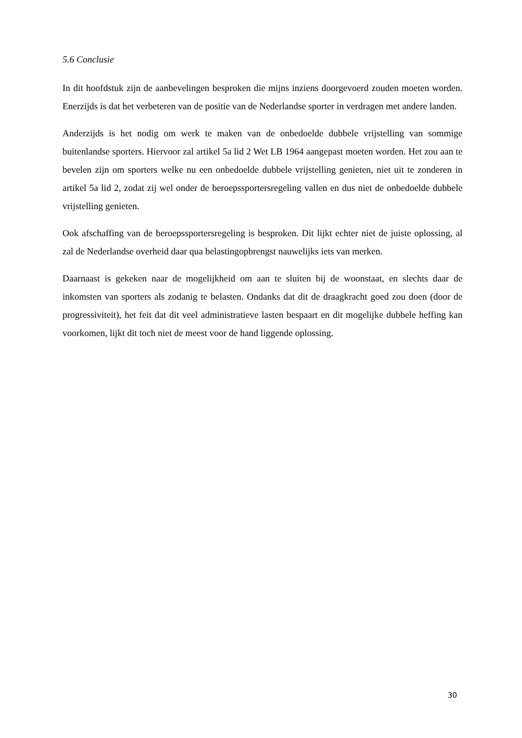5.6 Conclusie
In dit hoofdstuk zijn de aanbevelingen besproken die mijns inziens doorgevoerd zouden moeten worden. Enerzijds is dat het verbeteren van de positie van de Nederlandse sporter in verdragen met andere landen.
Anderzijds is het nodig om werk te maken van de onbedoelde dubbele vrijstelling van sommige buitenlandse sporters. Hiervoor zal artikel 5a lid 2 Wet LB 1964 aangepast moeten worden. Het zou aan te bevelen zijn om sporters welke nu een onbedoelde dubbele vrijstelling genieten, niet uit te zonderen in artikel 5a lid 2, zodat zij wel onder de beroepssportersregeling vallen en dus niet de onbedoelde dubbele vrijstelling genieten.
Ook afschaffing van de beroepssportersregeling is besproken. Dit lijkt echter niet de juiste oplossing, al zal de Nederlandse overheid daar qua belastingopbrengst nauwelijks iets van merken.
Daarnaast is gekeken naar de mogelijkheid om aan te sluiten bij de woonstaat, en slechts daar de inkomsten van sporters als zodanig te belasten. Ondanks dat dit de draagkracht goed zou doen (door de progressiviteit), het feit dat dit veel administratieve lasten bespaart en dit mogelijke dubbele heffing kan voorkomen, lijkt dit toch niet de meest voor de hand liggende oplossing.
30